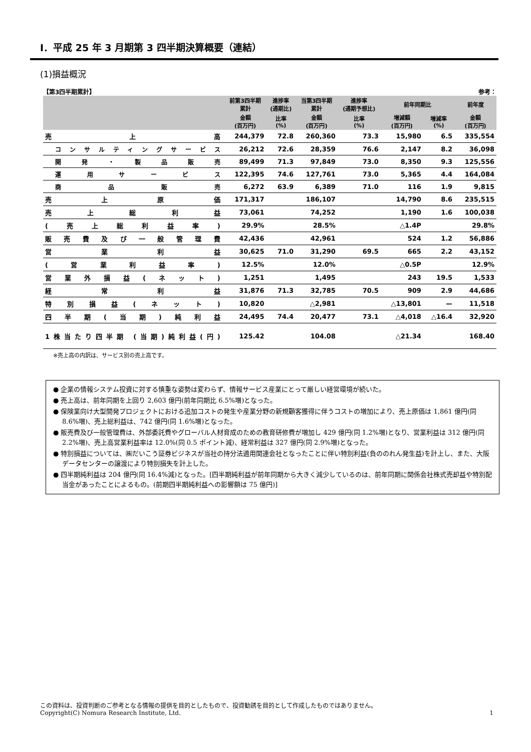Ⅰ．平成 25 年 3 月期第 3 四半期決算概要（連結）
(1)損益概況
【第3四半期累計】 参考：
| | 前第3四半期 累計 | 進捗率 (通期比) | 当第3四半期 累計 | 進捗率 (通期予想比) | 前年同期比 | | 前年度 |
| --- | --- | --- | --- | --- | --- | --- | --- |
| | 金額 (百万円) | 比率 (%) | 金額 (百万円) | 比率 (%) | 増減額 (百万円) | 増減率 (%) | 金額 (百万円) |
| 売上高 | 244,379 | 72.8 | 260,360 | 73.3 | 15,980 | 6.5 | 335,554 |
| コンサルティングサービス | 26,212 | 72.6 | 28,359 | 76.6 | 2,147 | 8.2 | 36,098 |
| 開発・製品販売 | 89,499 | 71.3 | 97,849 | 73.0 | 8,350 | 9.3 | 125,556 |
| 運用サービス | 122,395 | 74.6 | 127,761 | 73.0 | 5,365 | 4.4 | 164,084 |
| 商品販売 | 6,272 | 63.9 | 6,389 | 71.0 | 116 | 1.9 | 9,815 |
| 売上原価 | 171,317 | | 186,107 | | 14,790 | 8.6 | 235,515 |
| 売上総利益 | 73,061 | | 74,252 | | 1,190 | 1.6 | 100,038 |
| (売上総利益率) | 29.9% | | 28.5% | | △1.4P | | 29.8% |
| 販売費及び一般管理費 | 42,436 | | 42,961 | | 524 | 1.2 | 56,886 |
| 営業利益 | 30,625 | 71.0 | 31,290 | 69.5 | 665 | 2.2 | 43,152 |
| (営業利益率) | 12.5% | | 12.0% | | △0.5P | | 12.9% |
| 営業外損益(ネット) | 1,251 | | 1,495 | | 243 | 19.5 | 1,533 |
| 経常利益 | 31,876 | 71.3 | 32,785 | 70.5 | 909 | 2.9 | 44,686 |
| 特別損益(ネット) | 10,820 | | △2,981 | | △13,801 | ー | 11,518 |
| 四半期(当期)純利益 | 24,495 | 74.4 | 20,477 | 73.1 | △4,018 | △16.4 | 32,920 |
| 1株当たり四半期 (当期)純利益(円) | 125.42 | | 104.08 | | △21.34 | | 168.40 |
※売上高の内訳は、サービス別の売上高です。
● 企業の情報システム投資に対する慎重な姿勢は変わらず、情報サービス産業にとって厳しい経営環境が続いた。
● 売上高は、前年同期を上回り 2,603 億円(前年同期比 6.5%増)となった。
● 保険業向け大型開発プロジェクトにおける追加コストの発生や産業分野の新規顧客獲得に伴うコストの増加により、売上原価は 1,861 億円(同 8.6%増)、売上総利益は、742 億円(同 1.6%増)となった。
● 販売費及び一般管理費は、外部委託費やグローバル人材育成のための教育研修費が増加し 429 億円(同 1.2%増)となり、営業利益は 312 億円(同 2.2%増)、売上高営業利益率は 12.0%(同 0.5 ポイント減)、経常利益は 327 億円(同 2.9%増)となった。
● 特別損益については、㈱だいこう証券ビジネスが当社の持分法適用関連会社となったことに伴い特別利益(負ののれん発生益)を計上し、また、大阪データセンターの譲渡により特別損失を計上した。
● 四半期純利益は 204 億円(同 16.4%減)となった。[四半期純利益が前年同期から大きく減少しているのは、前年同期に関係会社株式売却益や特別配当金があったことによるもの。(前期四半期純利益への影響額は 75 億円)]
この資料は、投資判断のご参考となる情報の提供を目的としたもので、投資勧誘を目的として作成したものではありません。
Copyright(C) Nomura Research Institute, Ltd. 1